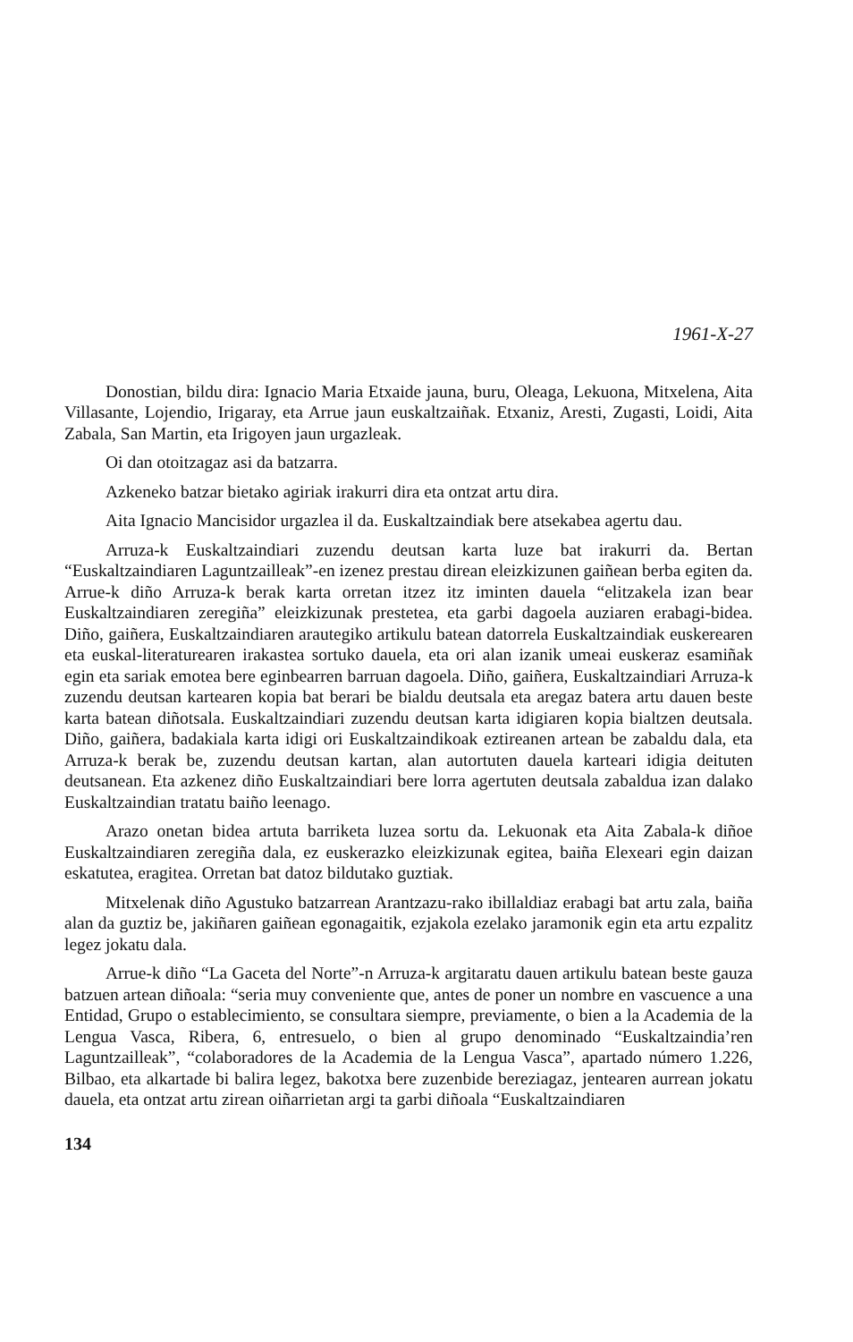1961-X-27
Donostian, bildu dira: Ignacio Maria Etxaide jauna, buru, Oleaga, Lekuona, Mitxelena, Aita Villasante, Lojendio, Irigaray, eta Arrue jaun euskaltzaiñak. Etxaniz, Aresti, Zugasti, Loidi, Aita Zabala, San Martin, eta Irigoyen jaun urgazleak.
Oi dan otoitzagaz asi da batzarra.
Azkeneko batzar bietako agiriak irakurri dira eta ontzat artu dira.
Aita Ignacio Mancisidor urgazlea il da. Euskaltzaindiak bere atsekabea agertu dau.
Arruza-k Euskaltzaindiari zuzendu deutsan karta luze bat irakurri da. Bertan “Euskaltzaindiaren Laguntzailleak”-en izenez prestau direan eleizkizunen gaiñean berba egiten da. Arrue-k diño Arruza-k berak karta orretan itzez itz iminten dauela “elitzakela izan bear Euskaltzaindiaren zeregiña” eleizkizunak prestetea, eta garbi dagoela auziaren erabagi-bidea. Diño, gaiñera, Euskaltzaindiaren arautegiko artikulu batean datorrela Euskaltzaindiak euskerearen eta euskal-literaturearen irakastea sortuko dauela, eta ori alan izanik umeai euskeraz esamiñak egin eta sariak emotea bere eginbearren barruan dagoela. Diño, gaiñera, Euskaltzaindiari Arruza-k zuzendu deutsan kartearen kopia bat berari be bialdu deutsala eta aregaz batera artu dauen beste karta batean diñotsala. Euskaltzaindiari zuzendu deutsan karta idigiaren kopia bialtzen deutsala. Diño, gaiñera, badakiala karta idigi ori Euskaltzaindikoak eztireanen artean be zabaldu dala, eta Arruza-k berak be, zuzendu deutsan kartan, alan autortuten dauela karteari idigia deituten deutsanean. Eta azkenez diño Euskaltzaindiari bere lorra agertuten deutsala zabaldua izan dalako Euskaltzaindian tratatu baiño leenago.
Arazo onetan bidea artuta barriketa luzea sortu da. Lekuonak eta Aita Zabala-k diñoe Euskaltzaindiaren zeregiña dala, ez euskerazko eleizkizunak egitea, baiña Elexeari egin daizan eskatutea, eragitea. Orretan bat datoz bildutako guztiak.
Mitxelenak diño Agustuko batzarrean Arantzazu-rako ibillaldiaz erabagi bat artu zala, baiña alan da guztiz be, jakiñaren gaiñean egonagaitik, ezjakola ezelako jaramonik egin eta artu ezpalitz legez jokatu dala.
Arrue-k diño “La Gaceta del Norte”-n Arruza-k argitaratu dauen artikulu batean beste gauza batzuen artean diñoala: “seria muy conveniente que, antes de poner un nombre en vascuence a una Entidad, Grupo o establecimiento, se consulta­ra siempre, previamente, o bien a la Academia de la Lengua Vasca, Ribera, 6, entre­suelo, o bien al grupo denominado “Euskaltzaindia’ren Laguntzailleak”, “colabora­dores de la Academia de la Lengua Vasca”, apartado número 1.226, Bilbao, eta alkartade bi balira legez, bakotxa bere zuzenbide bereziagaz, jentearen aurrean joka­tu dauela, eta ontzat artu zirean oiñarrietan argi ta garbi diñoala “Euskaltzaindiaren
134